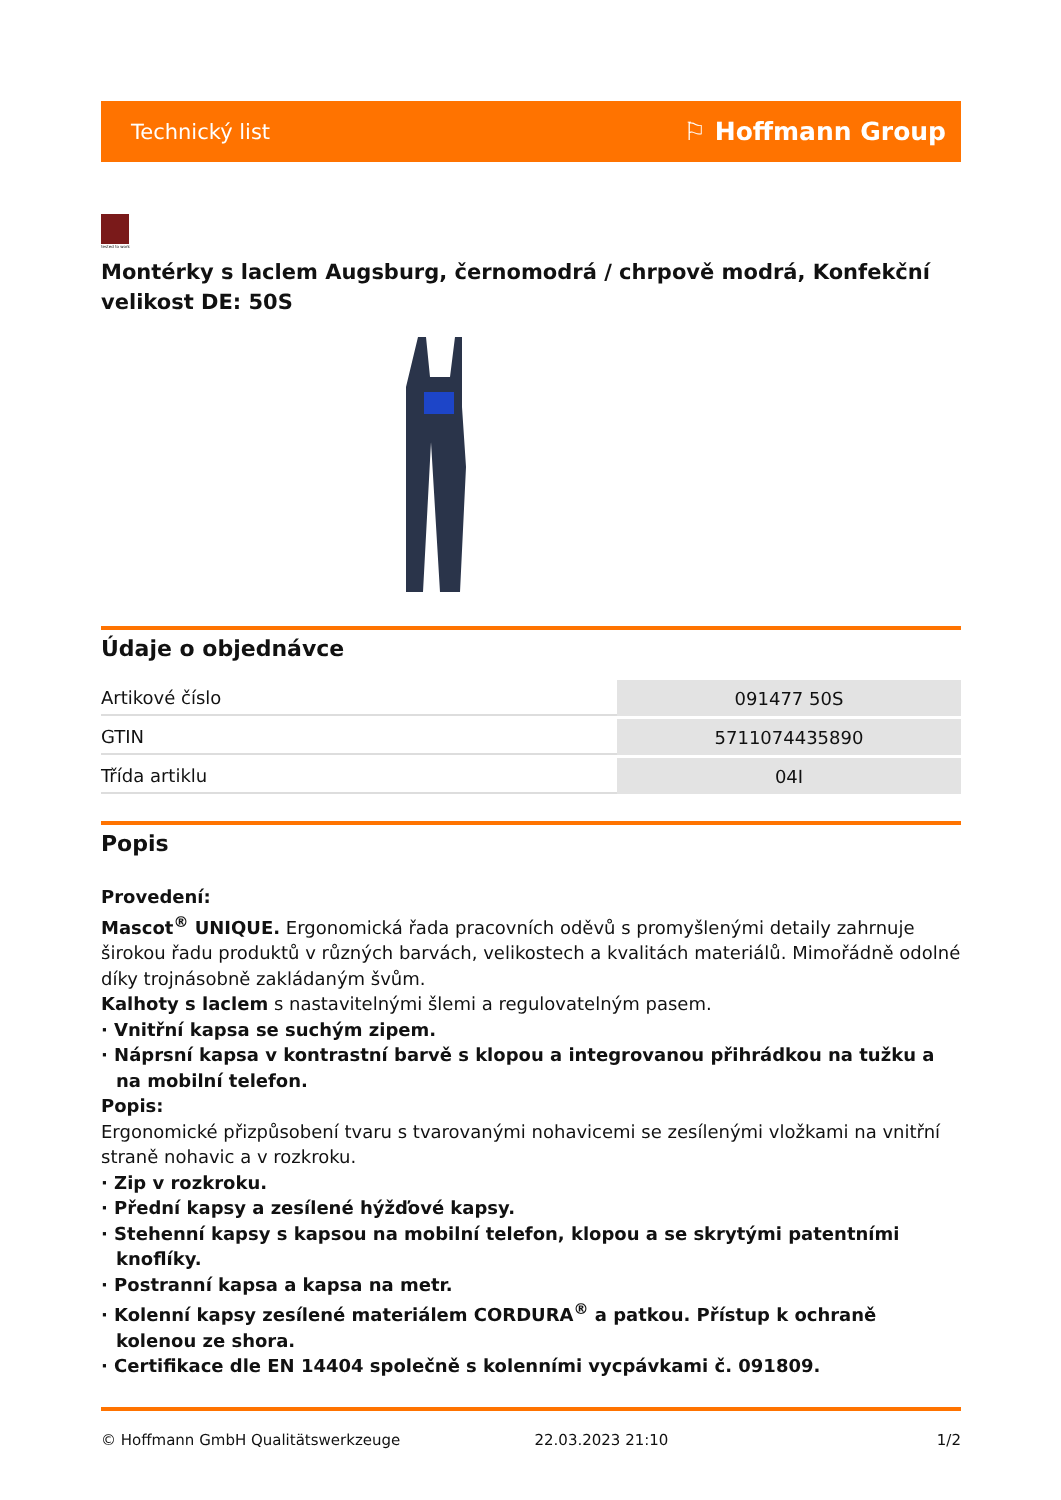Technický list ⚐ Hoffmann Group
tested to work
Montérky s laclem Augsburg, černomodrá / chrpově modrá, Konfekční velikost DE: 50S
Údaje o objednávce
| Artikové číslo | 091477 50S |
| GTIN | 5711074435890 |
| Třída artiklu | 04I |
Popis
Provedení:
Mascot<sup>®</sup> UNIQUE. Ergonomická řada pracovních oděvů s promyšlenými detaily zahrnuje širokou řadu produktů v různých barvách, velikostech a kvalitách materiálů. Mimořádně odolné díky trojnásobně zakládaným švům.
Kalhoty s laclem s nastavitelnými šlemi a regulovatelným pasem.
· Vnitřní kapsa se suchým zipem.
· Náprsní kapsa v kontrastní barvě s klopou a integrovanou přihrádkou na tužku a na mobilní telefon.
Popis:
Ergonomické přizpůsobení tvaru s tvarovanými nohavicemi se zesílenými vložkami na vnitřní straně nohavic a v rozkroku.
· Zip v rozkroku.
· Přední kapsy a zesílené hýžďové kapsy.
· Stehenní kapsy s kapsou na mobilní telefon, klopou a se skrytými patentními knoflíky.
· Postranní kapsa a kapsa na metr.
· Kolenní kapsy zesílené materiálem CORDURA<sup>®</sup> a patkou. Přístup k ochraně kolenou ze shora.
· Certifikace dle EN 14404 společně s kolenními vycpávkami č. 091809.
© Hoffmann GmbH Qualitätswerkzeuge 22.03.2023 21:10 1/2